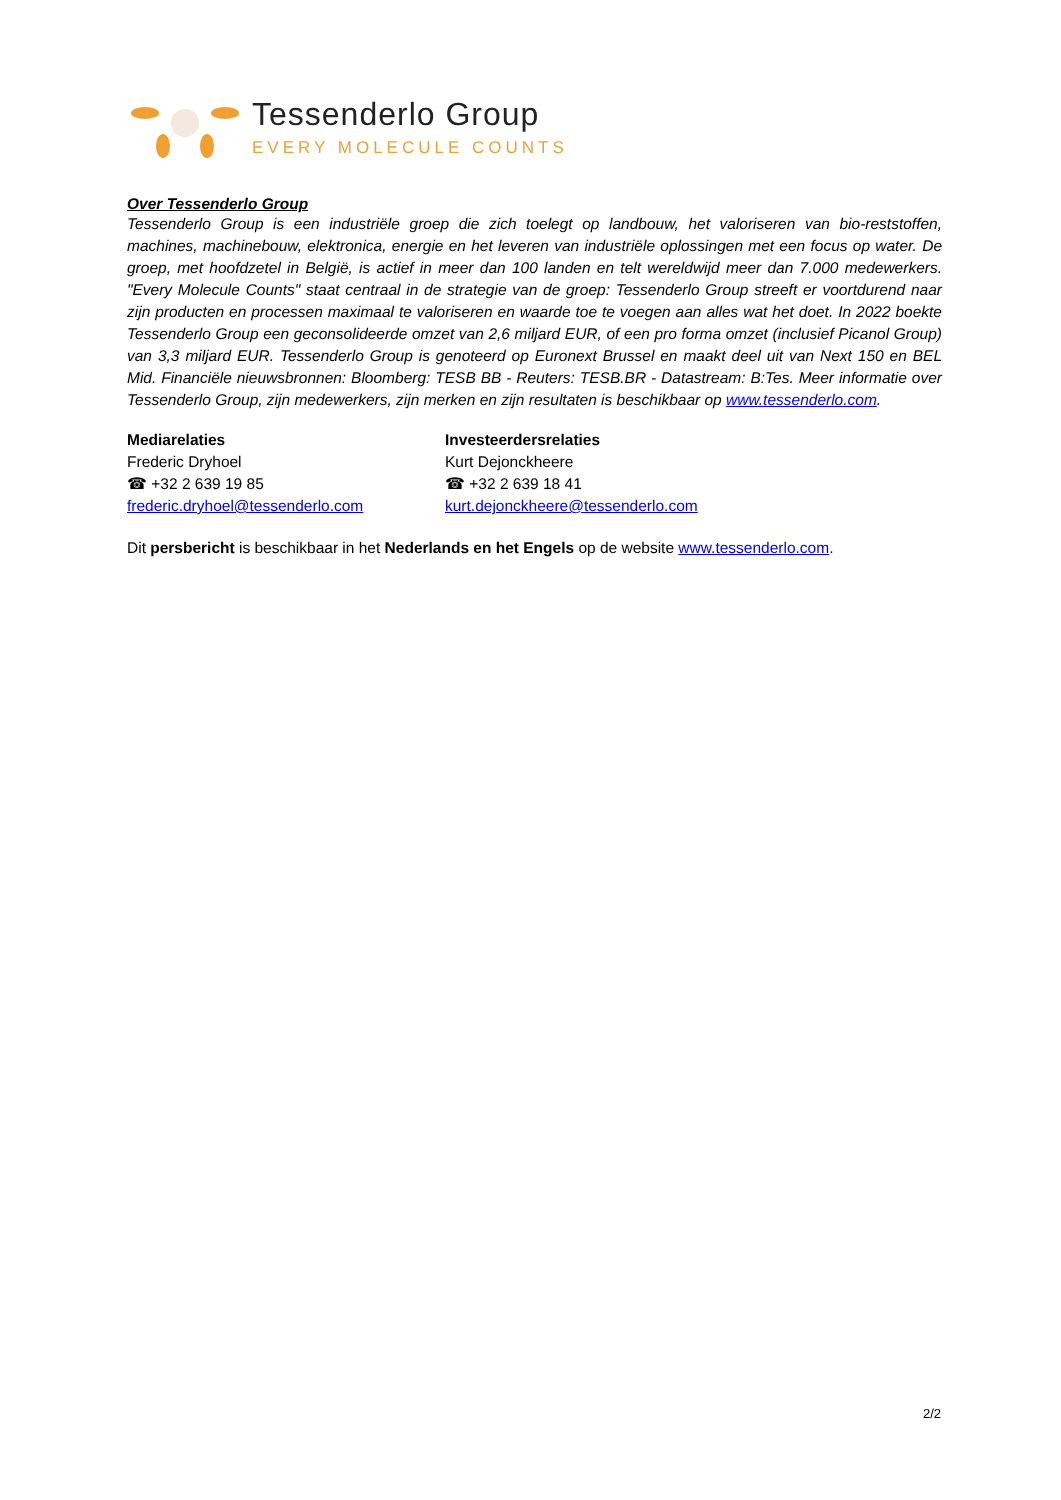Tessenderlo Group
EVERY MOLECULE COUNTS
Over Tessenderlo Group
Tessenderlo Group is een industriële groep die zich toelegt op landbouw, het valoriseren van bio-reststoffen, machines, machinebouw, elektronica, energie en het leveren van industriële oplossingen met een focus op water. De groep, met hoofdzetel in België, is actief in meer dan 100 landen en telt wereldwijd meer dan 7.000 medewerkers. "Every Molecule Counts" staat centraal in de strategie van de groep: Tessenderlo Group streeft er voortdurend naar zijn producten en processen maximaal te valoriseren en waarde toe te voegen aan alles wat het doet. In 2022 boekte Tessenderlo Group een geconsolideerde omzet van 2,6 miljard EUR, of een pro forma omzet (inclusief Picanol Group) van 3,3 miljard EUR. Tessenderlo Group is genoteerd op Euronext Brussel en maakt deel uit van Next 150 en BEL Mid. Financiële nieuwsbronnen: Bloomberg: TESB BB - Reuters: TESB.BR - Datastream: B:Tes. Meer informatie over Tessenderlo Group, zijn medewerkers, zijn merken en zijn resultaten is beschikbaar op www.tessenderlo.com.
Mediarelaties
Frederic Dryhoel
☎ +32 2 639 19 85
frederic.dryhoel@tessenderlo.com
Investeerdersrelaties
Kurt Dejonckheere
☎ +32 2 639 18 41
kurt.dejonckheere@tessenderlo.com
Dit persbericht is beschikbaar in het Nederlands en het Engels op de website www.tessenderlo.com.
2/2